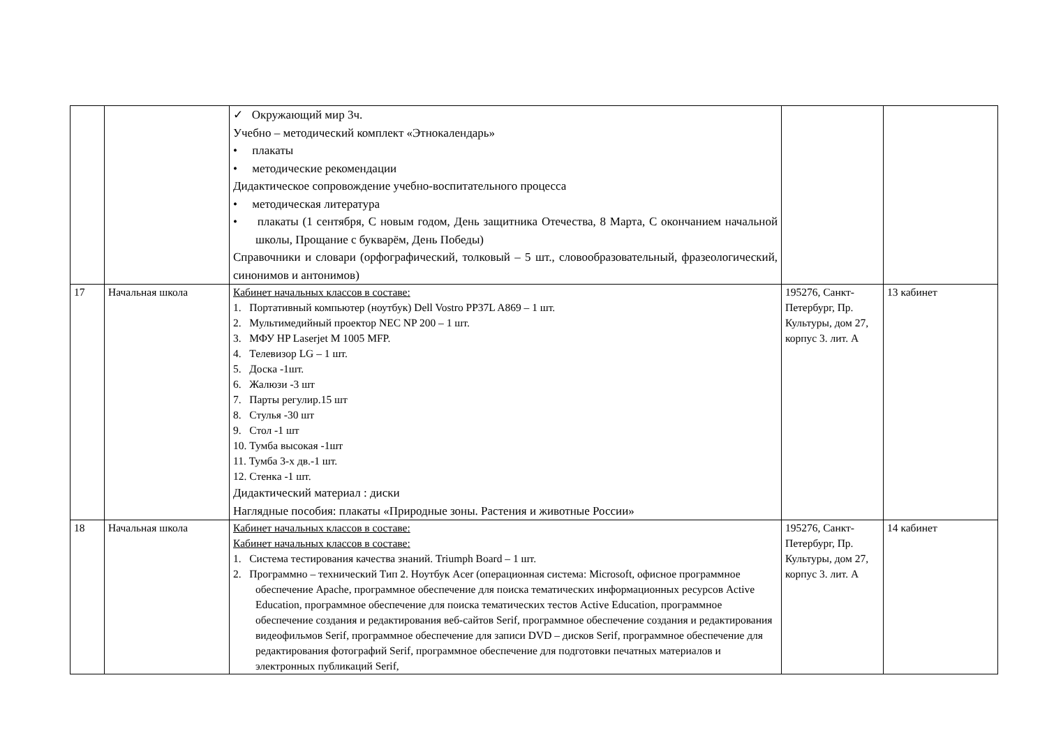| | | ✓ Окружающий мир 3ч. Учебно – методический комплект «Этнокалендарь» • плакаты • методические рекомендации Дидактическое сопровождение учебно-воспитательного процесса • методическая литература • плакаты (1 сентября, С новым годом, День защитника Отечества, 8 Марта, С окончанием начальной школы, Прощание с букварём, День Победы) Справочники и словари (орфографический, толковый – 5 шт., словообразовательный, фразеологический, синонимов и антонимов) | | |
| 17 | Начальная школа | Кабинет начальных классов в составе: 1. Портативный компьютер (ноутбук) Dell Vostro PP37L A869 – 1 шт. 2. Мультимедийный проектор NEC NP 200 – 1 шт. 3. МФУ HP Laserjet M 1005 MFP. 4. Телевизор LG – 1 шт. 5. Доска -1шт. 6. Жалюзи -3 шт 7. Парты регулир.15 шт 8. Стулья -30 шт 9. Стол -1 шт 10. Тумба высокая -1шт 11. Тумба 3-х дв.-1 шт. 12. Стенка -1 шт. Дидактический материал : диски Наглядные пособия: плакаты «Природные зоны. Растения и животные России» | 195276, Санкт-Петербург, Пр. Культуры, дом 27, корпус 3. лит. А | 13 кабинет |
| 18 | Начальная школа | Кабинет начальных классов в составе: Кабинет начальных классов в составе: 1. Система тестирования качества знаний. Triumph Board – 1 шт. 2. Программно – технический Тип 2. Ноутбук Acer (операционная система: Microsoft, офисное программное обеспечение Apache, программное обеспечение для поиска тематических информационных ресурсов Active Education, программное обеспечение для поиска тематических тестов Active Education, программное обеспечение создания и редактирования веб-сайтов Serif, программное обеспечение создания и редактирования видеофильмов Serif, программное обеспечение для записи DVD – дисков Serif, программное обеспечение для редактирования фотографий Serif, программное обеспечение для подготовки печатных материалов и электронных публикаций Serif, | 195276, Санкт-Петербург, Пр. Культуры, дом 27, корпус 3. лит. А | 14 кабинет |